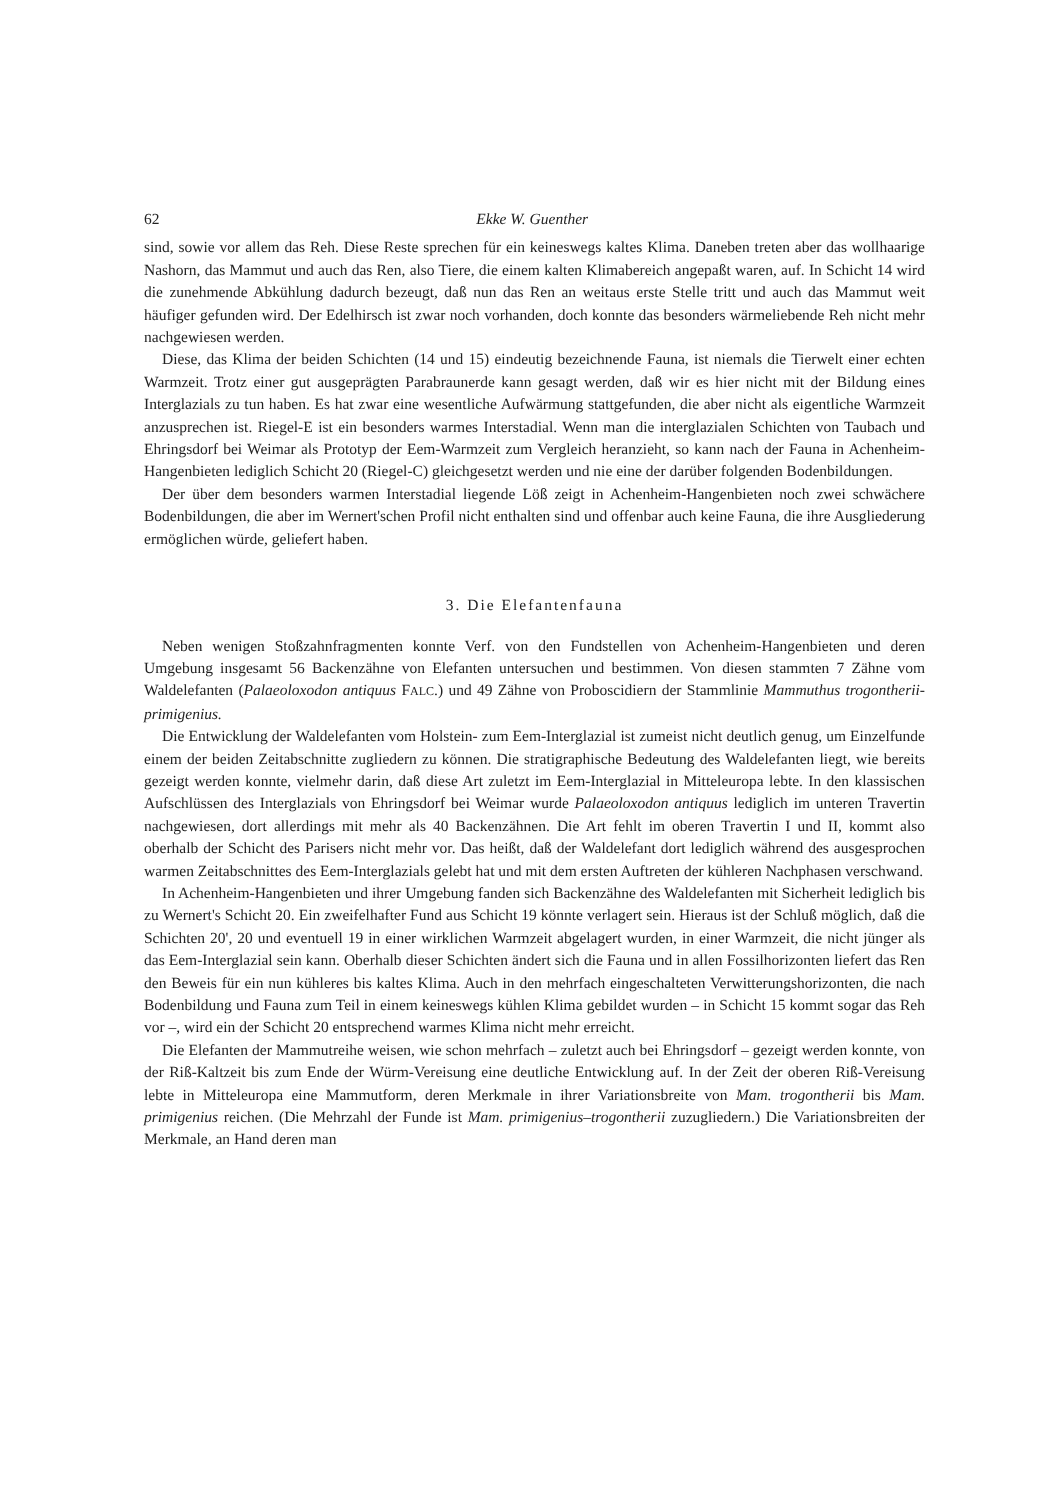62 Ekke W. Guenther
sind, sowie vor allem das Reh. Diese Reste sprechen für ein keineswegs kaltes Klima. Daneben treten aber das wollhaarige Nashorn, das Mammut und auch das Ren, also Tiere, die einem kalten Klimabereich angepaßt waren, auf. In Schicht 14 wird die zunehmende Abkühlung dadurch bezeugt, daß nun das Ren an weitaus erste Stelle tritt und auch das Mammut weit häufiger gefunden wird. Der Edelhirsch ist zwar noch vorhanden, doch konnte das besonders wärmeliebende Reh nicht mehr nachgewiesen werden.
Diese, das Klima der beiden Schichten (14 und 15) eindeutig bezeichnende Fauna, ist niemals die Tierwelt einer echten Warmzeit. Trotz einer gut ausgeprägten Parabraunerde kann gesagt werden, daß wir es hier nicht mit der Bildung eines Interglazials zu tun haben. Es hat zwar eine wesentliche Aufwärmung stattgefunden, die aber nicht als eigentliche Warmzeit anzusprechen ist. Riegel-E ist ein besonders warmes Interstadial. Wenn man die interglazialen Schichten von Taubach und Ehringsdorf bei Weimar als Prototyp der Eem-Warmzeit zum Vergleich heranzieht, so kann nach der Fauna in Achenheim-Hangenbieten lediglich Schicht 20 (Riegel-C) gleichgesetzt werden und nie eine der darüber folgenden Bodenbildungen.
Der über dem besonders warmen Interstadial liegende Löß zeigt in Achenheim-Hangenbieten noch zwei schwächere Bodenbildungen, die aber im Wernert'schen Profil nicht enthalten sind und offenbar auch keine Fauna, die ihre Ausgliederung ermöglichen würde, geliefert haben.
3. Die Elefantenfauna
Neben wenigen Stoßzahnfragmenten konnte Verf. von den Fundstellen von Achenheim-Hangenbieten und deren Umgebung insgesamt 56 Backenzähne von Elefanten untersuchen und bestimmen. Von diesen stammten 7 Zähne vom Waldelefanten (Palaeoloxodon antiquus FALC.) und 49 Zähne von Proboscidiern der Stammlinie Mammuthus trogontherii-primigenius.
Die Entwicklung der Waldelefanten vom Holstein- zum Eem-Interglazial ist zumeist nicht deutlich genug, um Einzelfunde einem der beiden Zeitabschnitte zugliedern zu können. Die stratigraphische Bedeutung des Waldelefanten liegt, wie bereits gezeigt werden konnte, vielmehr darin, daß diese Art zuletzt im Eem-Interglazial in Mitteleuropa lebte. In den klassischen Aufschlüssen des Interglazials von Ehringsdorf bei Weimar wurde Palaeoloxodon antiquus lediglich im unteren Travertin nachgewiesen, dort allerdings mit mehr als 40 Backenzähnen. Die Art fehlt im oberen Travertin I und II, kommt also oberhalb der Schicht des Parisers nicht mehr vor. Das heißt, daß der Waldelefant dort lediglich während des ausgesprochen warmen Zeitabschnittes des Eem-Interglazials gelebt hat und mit dem ersten Auftreten der kühleren Nachphasen verschwand.
In Achenheim-Hangenbieten und ihrer Umgebung fanden sich Backenzähne des Waldelefanten mit Sicherheit lediglich bis zu Wernert's Schicht 20. Ein zweifelhafter Fund aus Schicht 19 könnte verlagert sein. Hieraus ist der Schluß möglich, daß die Schichten 20', 20 und eventuell 19 in einer wirklichen Warmzeit abgelagert wurden, in einer Warmzeit, die nicht jünger als das Eem-Interglazial sein kann. Oberhalb dieser Schichten ändert sich die Fauna und in allen Fossilhorizonten liefert das Ren den Beweis für ein nun kühleres bis kaltes Klima. Auch in den mehrfach eingeschalteten Verwitterungshorizonten, die nach Bodenbildung und Fauna zum Teil in einem keineswegs kühlen Klima gebildet wurden – in Schicht 15 kommt sogar das Reh vor –, wird ein der Schicht 20 entsprechend warmes Klima nicht mehr erreicht.
Die Elefanten der Mammutreihe weisen, wie schon mehrfach – zuletzt auch bei Ehringsdorf – gezeigt werden konnte, von der Riß-Kaltzeit bis zum Ende der Würm-Vereisung eine deutliche Entwicklung auf. In der Zeit der oberen Riß-Vereisung lebte in Mitteleuropa eine Mammutform, deren Merkmale in ihrer Variationsbreite von Mam. trogontherii bis Mam. primigenius reichen. (Die Mehrzahl der Funde ist Mam. primigenius–trogontherii zuzugliedern.) Die Variationsbreiten der Merkmale, an Hand deren man